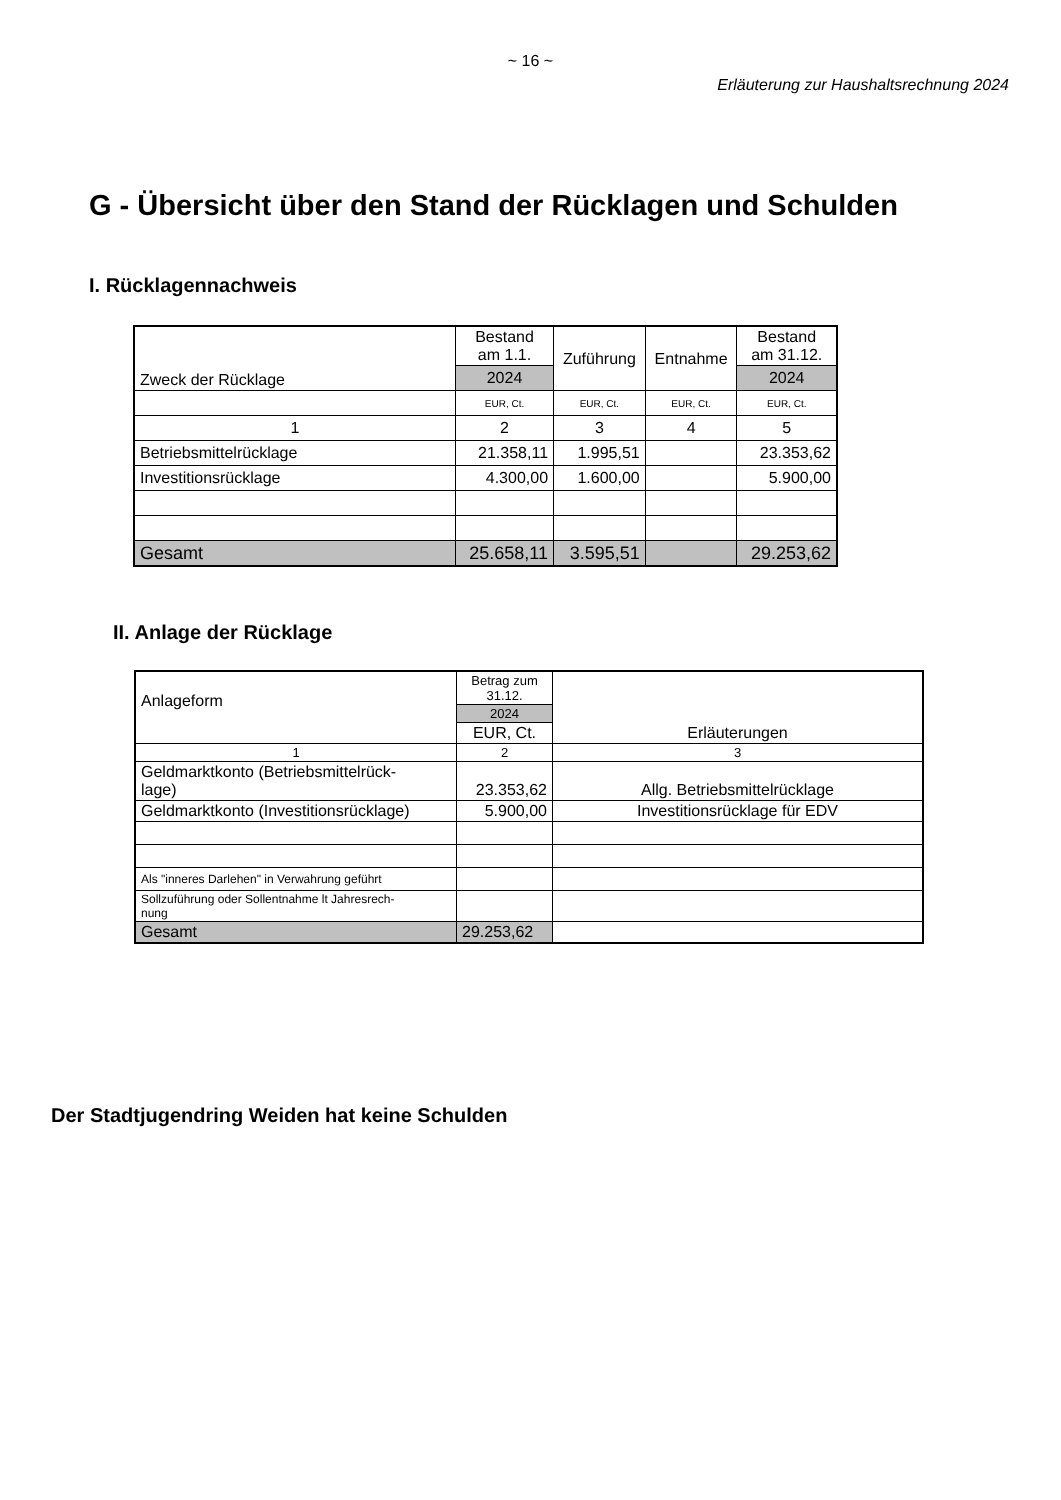~ 16 ~
Erläuterung zur Haushaltsrechnung 2024
G - Übersicht über den Stand der Rücklagen und Schulden
I. Rücklagennachweis
| Zweck der Rücklage | Bestand am 1.1. | Zuführung | Entnahme | Bestand am 31.12. |
| --- | --- | --- | --- | --- |
| | 2024 | | | 2024 |
| | EUR, Ct. | EUR, Ct. | EUR, Ct. | EUR, Ct. |
| 1 | 2 | 3 | 4 | 5 |
| Betriebsmittelrücklage | 21.358,11 | 1.995,51 | | 23.353,62 |
| Investitionsrücklage | 4.300,00 | 1.600,00 | | 5.900,00 |
| Gesamt | 25.658,11 | 3.595,51 | | 29.253,62 |
II. Anlage der Rücklage
| Anlageform | Betrag zum 31.12. | Erläuterungen |
| | 2024 | |
| | EUR, Ct. | |
| 1 | 2 | 3 |
| Geldmarktkonto (Betriebsmittelrück- lage) | 23.353,62 | Allg. Betriebsmittelrücklage |
| Geldmarktkonto (Investitionsrücklage) | 5.900,00 | Investitionsrücklage für EDV |
| Als "inneres Darlehen" in Verwahrung geführt | | |
| Sollzuführung oder Sollentnahme lt Jahresrech- nung | | |
| Gesamt | 29.253,62 | |
Der Stadtjugendring Weiden hat keine Schulden